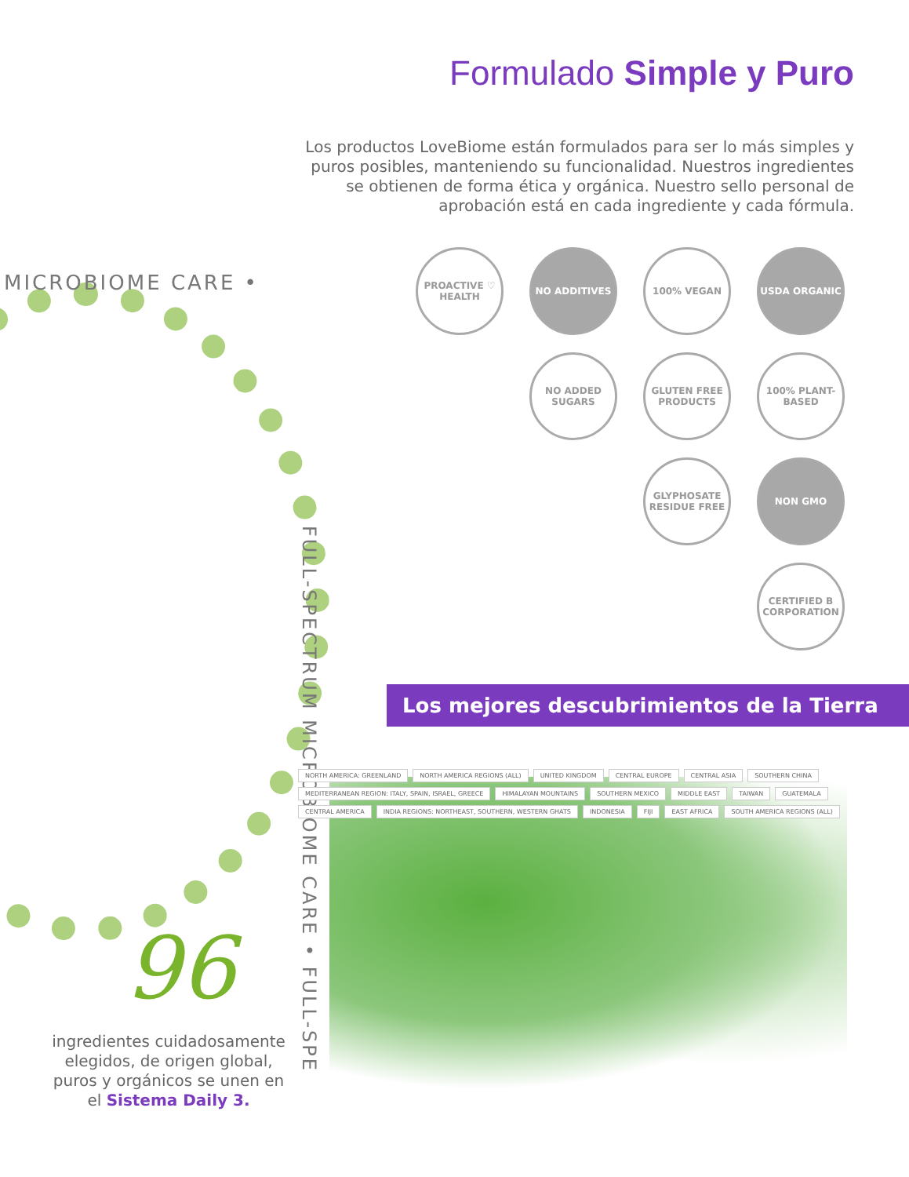Formulado Simple y Puro
Los productos LoveBiome están formulados para ser lo más simples y puros posibles, manteniendo su funcionalidad. Nuestros ingredientes se obtienen de forma ética y orgánica. Nuestro sello personal de aprobación está en cada ingrediente y cada fórmula.
MICROBIOME CARE •
FULL-SPECTRUM MICROBIOME CARE • FULL-SPE
PROACTIVE ♡ HEALTH
NO ADDITIVES
100% VEGAN
USDA ORGANIC
NO ADDED SUGARS
GLUTEN FREE PRODUCTS
100% PLANT-BASED
GLYPHOSATE RESIDUE FREE
NON GMO
CERTIFIED B CORPORATION
Los mejores descubrimientos de la Tierra
NORTH AMERICA: GREENLAND NORTH AMERICA REGIONS (ALL) UNITED KINGDOM CENTRAL EUROPE CENTRAL ASIA SOUTHERN CHINA MEDITERRANEAN REGION: ITALY, SPAIN, ISRAEL, GREECE HIMALAYAN MOUNTAINS SOUTHERN MEXICO MIDDLE EAST TAIWAN GUATEMALA CENTRAL AMERICA INDIA REGIONS: NORTHEAST, SOUTHERN, WESTERN GHATS INDONESIA FIJI EAST AFRICA SOUTH AMERICA REGIONS (ALL)
96
ingredientes cuidadosamente elegidos, de origen global, puros y orgánicos se unen en el Sistema Daily 3.